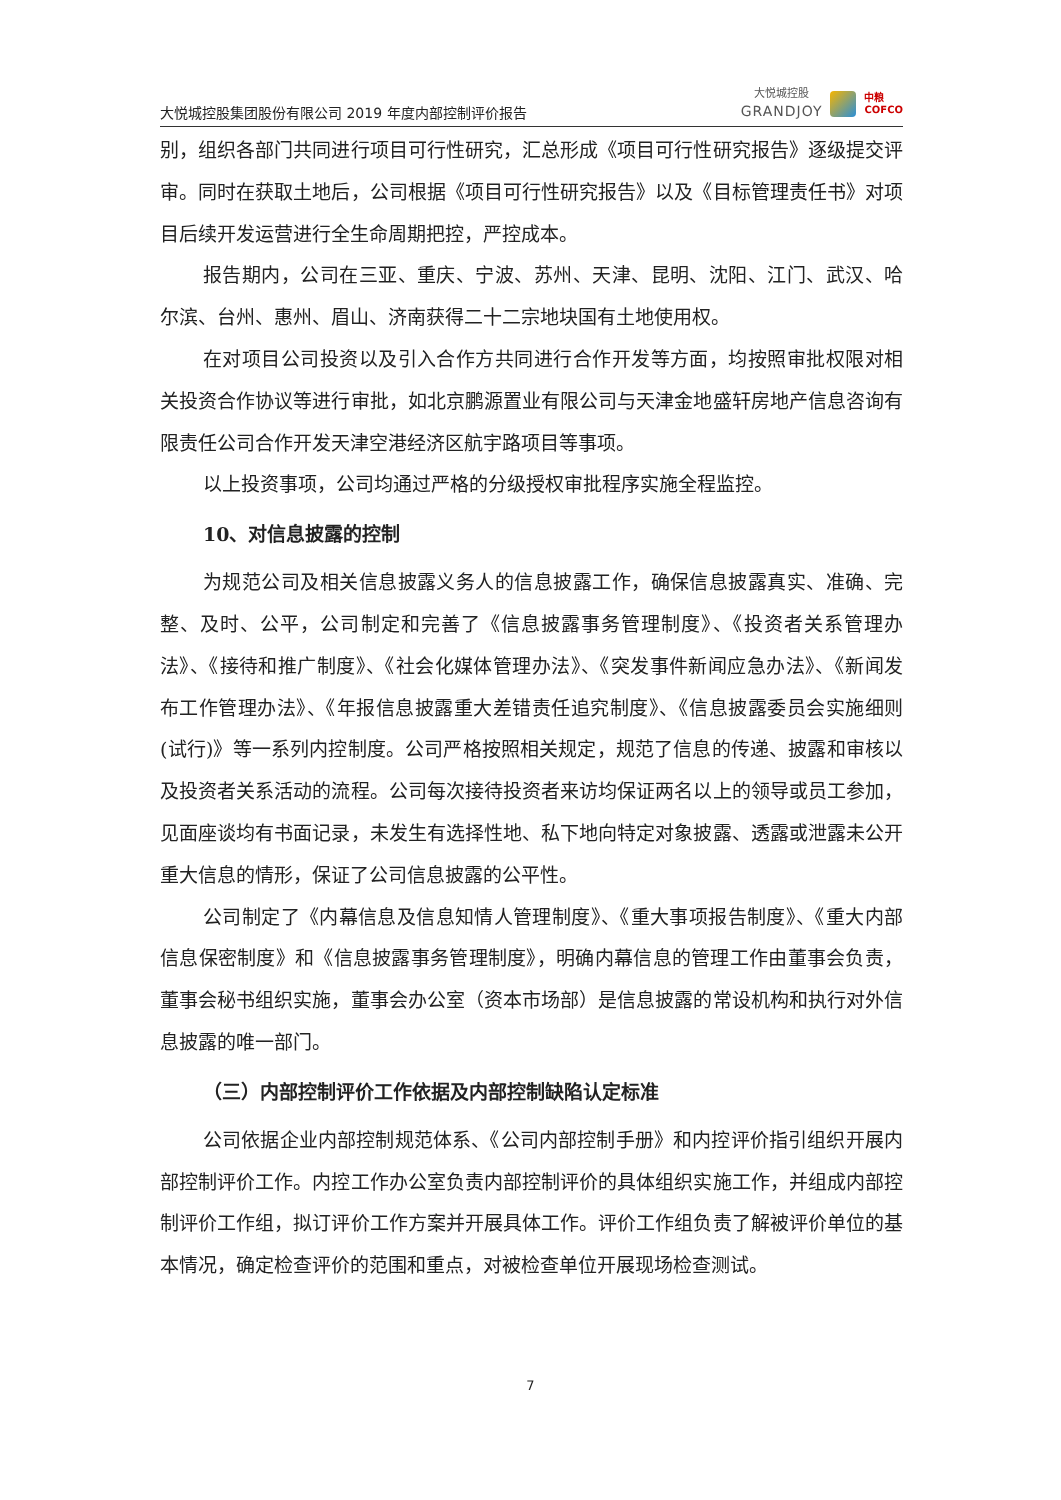大悦城控股集团股份有限公司 2019 年度内部控制评价报告
大悦城控股
GRANDJOY
中粮
COFCO
别，组织各部门共同进行项目可行性研究，汇总形成《项目可行性研究报告》逐级提交评审。同时在获取土地后，公司根据《项目可行性研究报告》以及《目标管理责任书》对项目后续开发运营进行全生命周期把控，严控成本。
报告期内，公司在三亚、重庆、宁波、苏州、天津、昆明、沈阳、江门、武汉、哈尔滨、台州、惠州、眉山、济南获得二十二宗地块国有土地使用权。
在对项目公司投资以及引入合作方共同进行合作开发等方面，均按照审批权限对相关投资合作协议等进行审批，如北京鹏源置业有限公司与天津金地盛轩房地产信息咨询有限责任公司合作开发天津空港经济区航宇路项目等事项。
以上投资事项，公司均通过严格的分级授权审批程序实施全程监控。
10、对信息披露的控制
为规范公司及相关信息披露义务人的信息披露工作，确保信息披露真实、准确、完整、及时、公平，公司制定和完善了《信息披露事务管理制度》、《投资者关系管理办法》、《接待和推广制度》、《社会化媒体管理办法》、《突发事件新闻应急办法》、《新闻发布工作管理办法》、《年报信息披露重大差错责任追究制度》、《信息披露委员会实施细则(试行)》等一系列内控制度。公司严格按照相关规定，规范了信息的传递、披露和审核以及投资者关系活动的流程。公司每次接待投资者来访均保证两名以上的领导或员工参加，见面座谈均有书面记录，未发生有选择性地、私下地向特定对象披露、透露或泄露未公开重大信息的情形，保证了公司信息披露的公平性。
公司制定了《内幕信息及信息知情人管理制度》、《重大事项报告制度》、《重大内部信息保密制度》和《信息披露事务管理制度》，明确内幕信息的管理工作由董事会负责，董事会秘书组织实施，董事会办公室（资本市场部）是信息披露的常设机构和执行对外信息披露的唯一部门。
（三）内部控制评价工作依据及内部控制缺陷认定标准
公司依据企业内部控制规范体系、《公司内部控制手册》和内控评价指引组织开展内部控制评价工作。内控工作办公室负责内部控制评价的具体组织实施工作，并组成内部控制评价工作组，拟订评价工作方案并开展具体工作。评价工作组负责了解被评价单位的基本情况，确定检查评价的范围和重点，对被检查单位开展现场检查测试。
7